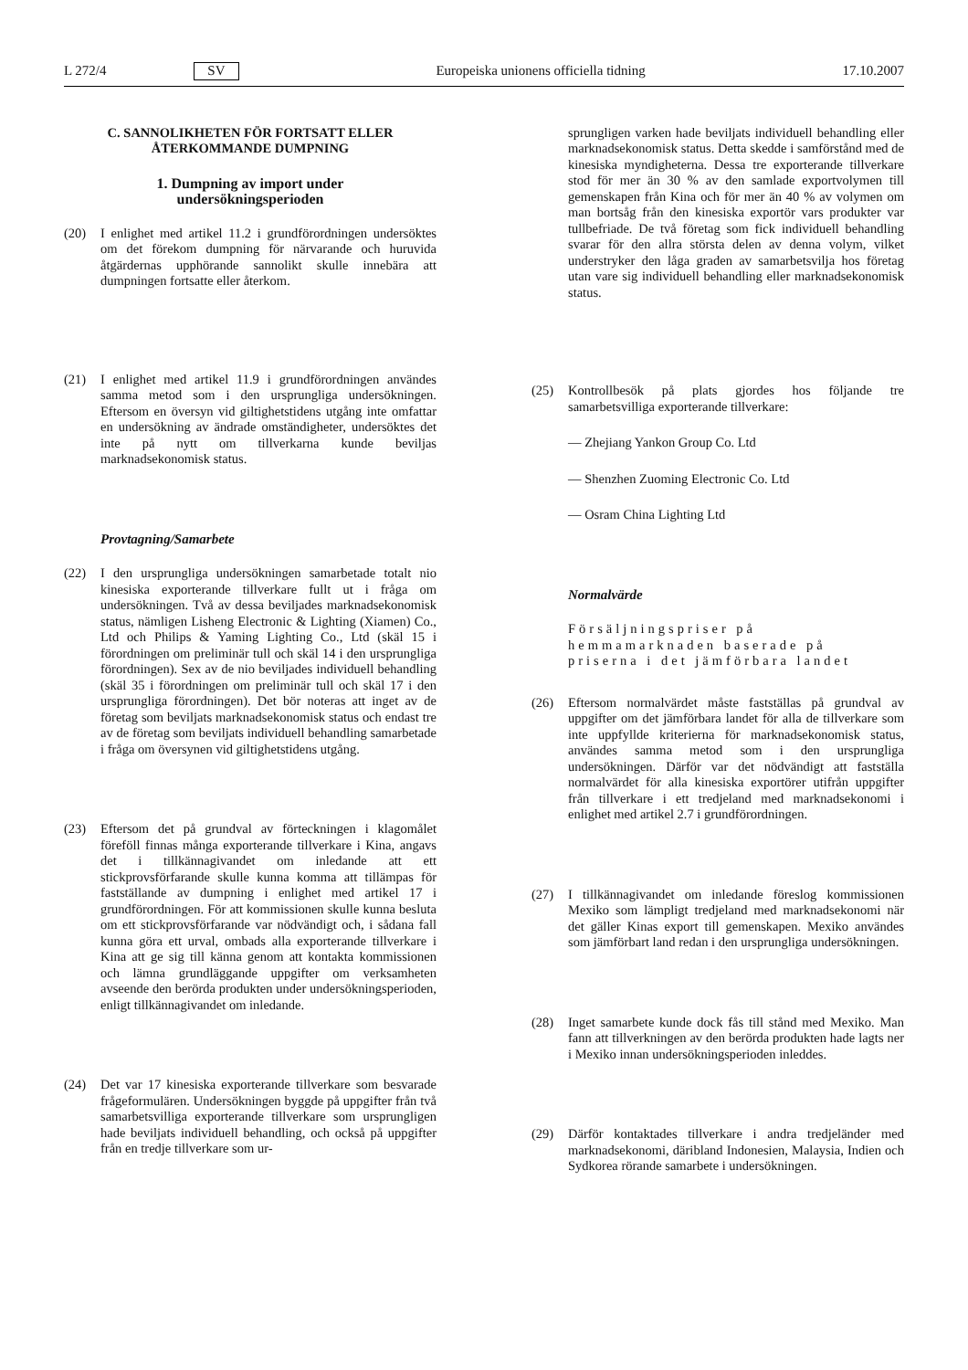L 272/4 SV Europeiska unionens officiella tidning 17.10.2007
C. SANNOLIKHETEN FÖR FORTSATT ELLER
ÅTERKOMMANDE DUMPNING
1. Dumpning av import under
undersökningsperioden
(20) I enlighet med artikel 11.2 i grundförordningen undersöktes om det förekom dumpning för närvarande och huruvida åtgärdernas upphörande sannolikt skulle innebära att dumpningen fortsatte eller återkom.
(21) I enlighet med artikel 11.9 i grundförordningen användes samma metod som i den ursprungliga undersökningen. Eftersom en översyn vid giltighetstidens utgång inte omfattar en undersökning av ändrade omständigheter, undersöktes det inte på nytt om tillverkarna kunde beviljas marknadsekonomisk status.
Provtagning/Samarbete
(22) I den ursprungliga undersökningen samarbetade totalt nio kinesiska exporterande tillverkare fullt ut i fråga om undersökningen. Två av dessa beviljades marknadsekonomisk status, nämligen Lisheng Electronic & Lighting (Xiamen) Co., Ltd och Philips & Yaming Lighting Co., Ltd (skäl 15 i förordningen om preliminär tull och skäl 14 i den ursprungliga förordningen). Sex av de nio beviljades individuell behandling (skäl 35 i förordningen om preliminär tull och skäl 17 i den ursprungliga förordningen). Det bör noteras att inget av de företag som beviljats marknadsekonomisk status och endast tre av de företag som beviljats individuell behandling samarbetade i fråga om översynen vid giltighetstidens utgång.
(23) Eftersom det på grundval av förteckningen i klagomålet föreföll finnas många exporterande tillverkare i Kina, angavs det i tillkännagivandet om inledande att ett stickprovsförfarande skulle kunna komma att tillämpas för fastställande av dumpning i enlighet med artikel 17 i grundförordningen. För att kommissionen skulle kunna besluta om ett stickprovsförfarande var nödvändigt och, i sådana fall kunna göra ett urval, ombads alla exporterande tillverkare i Kina att ge sig till känna genom att kontakta kommissionen och lämna grundläggande uppgifter om verksamheten avseende den berörda produkten under undersökningsperioden, enligt tillkännagivandet om inledande.
(24) Det var 17 kinesiska exporterande tillverkare som besvarade frågeformulären. Undersökningen byggde på uppgifter från två samarbetsvilliga exporterande tillverkare som ursprungligen hade beviljats individuell behandling, och också på uppgifter från en tredje tillverkare som ur-
sprungligen varken hade beviljats individuell behandling eller marknadsekonomisk status. Detta skedde i samförstånd med de kinesiska myndigheterna. Dessa tre exporterande tillverkare stod för mer än 30 % av den samlade exportvolymen till gemenskapen från Kina och för mer än 40 % av volymen om man bortsåg från den kinesiska exportör vars produkter var tullbefriade. De två företag som fick individuell behandling svarar för den allra största delen av denna volym, vilket understryker den låga graden av samarbetsvilja hos företag utan vare sig individuell behandling eller marknadsekonomisk status.
(25) Kontrollbesök på plats gjordes hos följande tre samarbetsvilliga exporterande tillverkare:
— Zhejiang Yankon Group Co. Ltd
— Shenzhen Zuoming Electronic Co. Ltd
— Osram China Lighting Ltd
Normalvärde
Försäljningspriser på hemmamarknaden baserade på priserna i det jämförbara landet
(26) Eftersom normalvärdet måste fastställas på grundval av uppgifter om det jämförbara landet för alla de tillverkare som inte uppfyllde kriterierna för marknadsekonomisk status, användes samma metod som i den ursprungliga undersökningen. Därför var det nödvändigt att fastställa normalvärdet för alla kinesiska exportörer utifrån uppgifter från tillverkare i ett tredjeland med marknadsekonomi i enlighet med artikel 2.7 i grundförordningen.
(27) I tillkännagivandet om inledande föreslog kommissionen Mexiko som lämpligt tredjeland med marknadsekonomi när det gäller Kinas export till gemenskapen. Mexiko användes som jämförbart land redan i den ursprungliga undersökningen.
(28) Inget samarbete kunde dock fås till stånd med Mexiko. Man fann att tillverkningen av den berörda produkten hade lagts ner i Mexiko innan undersökningsperioden inleddes.
(29) Därför kontaktades tillverkare i andra tredjeländer med marknadsekonomi, däribland Indonesien, Malaysia, Indien och Sydkorea rörande samarbete i undersökningen.